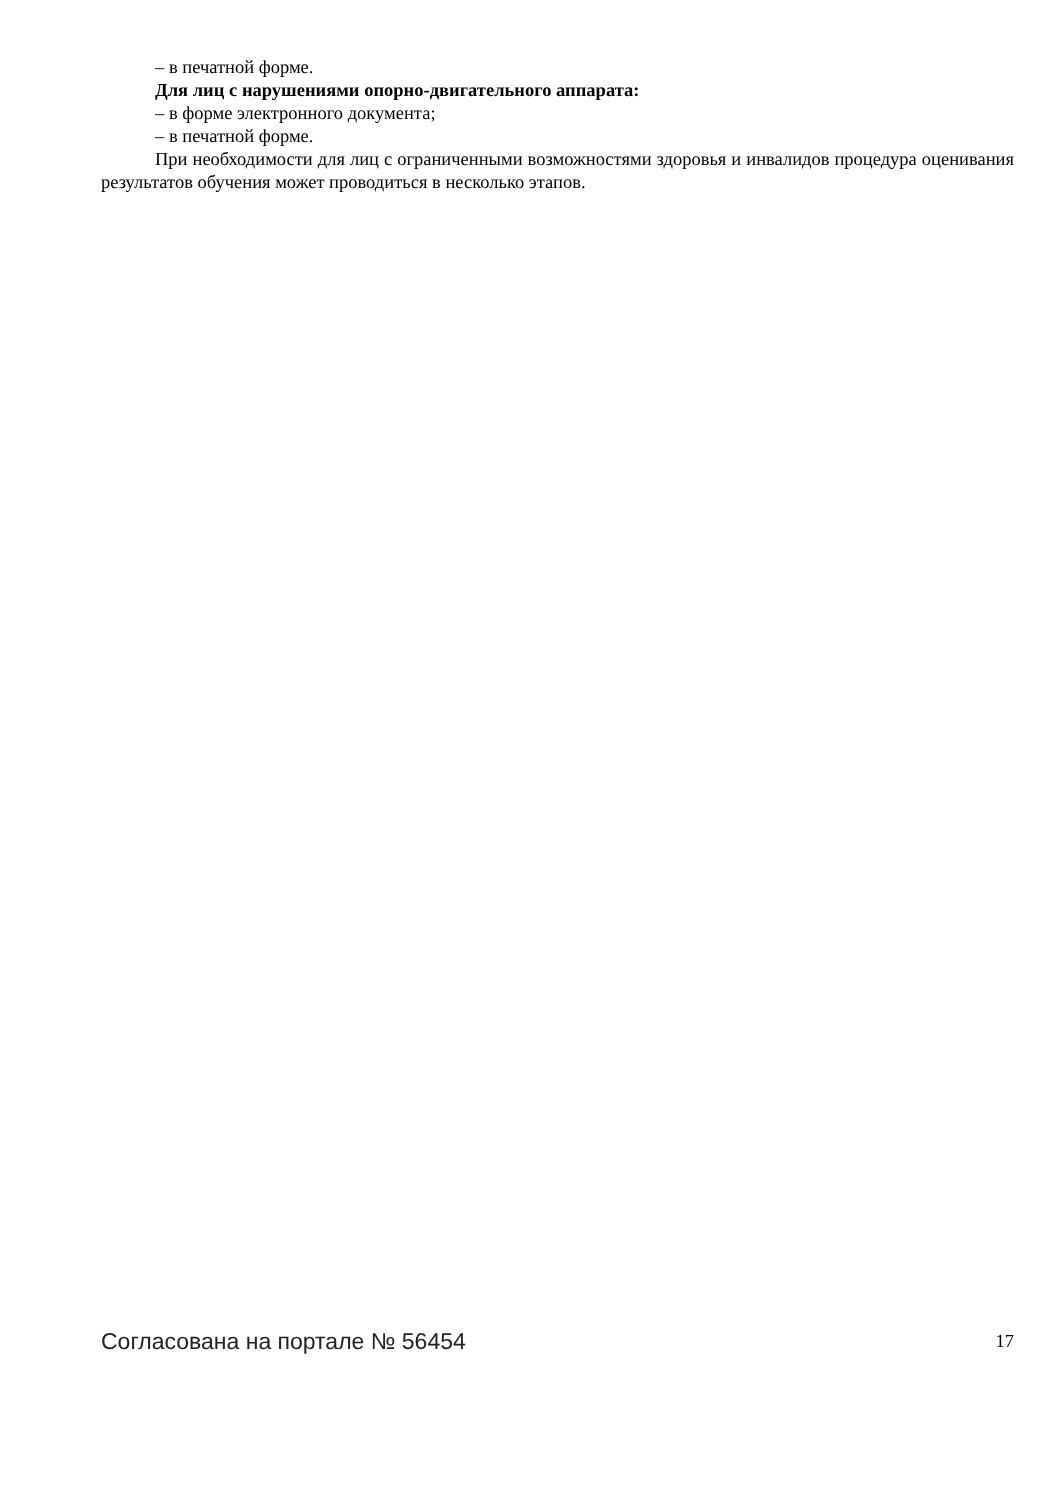– в печатной форме.
Для лиц с нарушениями опорно-двигательного аппарата:
– в форме электронного документа;
– в печатной форме.
При необходимости для лиц с ограниченными возможностями здоровья и инвалидов процедура оценивания результатов обучения может проводиться в несколько этапов.
Согласована на портале № 56454 17